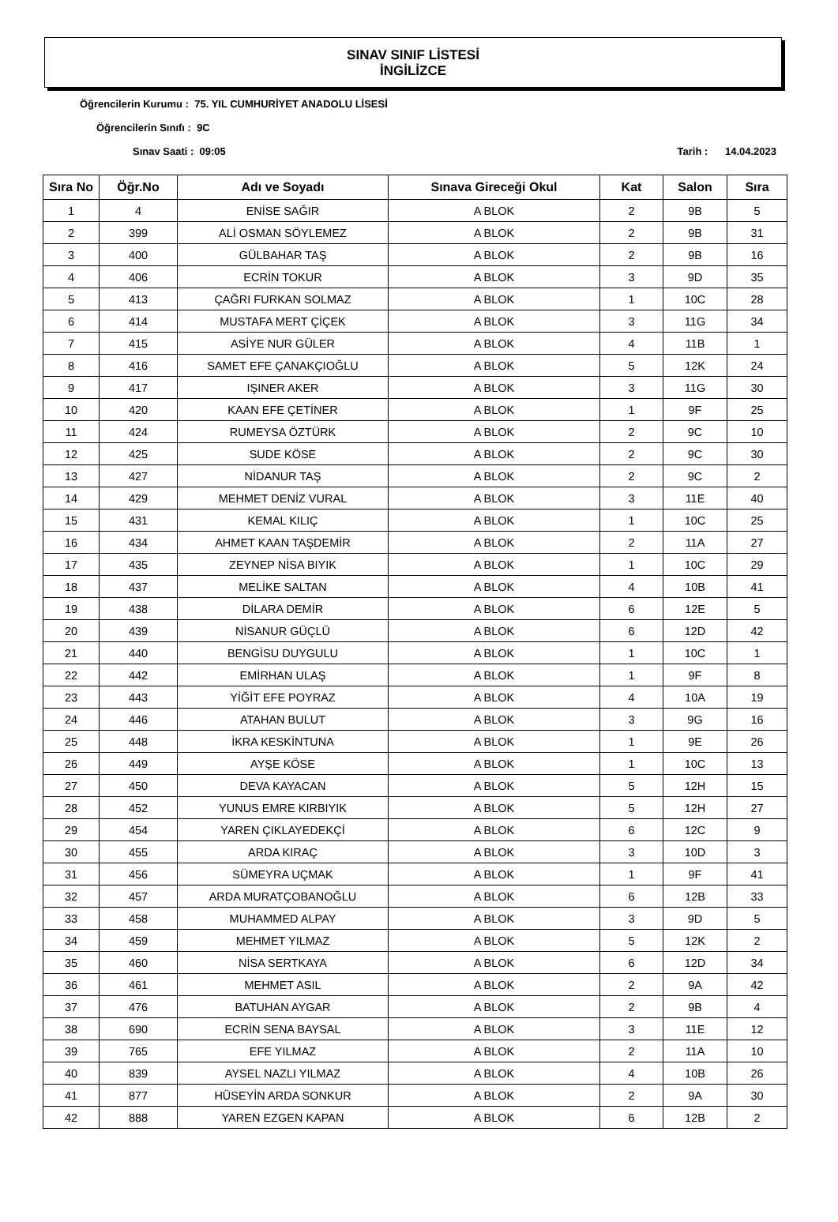SINAV SINIF LİSTESİ
İNGİLİZCE
Öğrencilerin Kurumu : 75. YIL CUMHURİYET ANADOLU LİSESİ
Öğrencilerin Sınıfı : 9C
Sınav Saati : 09:05 Tarih : 14.04.2023
| Sıra No | Öğr.No | Adı ve Soyadı | Sınava Gireceği Okul | Kat | Salon | Sıra |
| --- | --- | --- | --- | --- | --- | --- |
| 1 | 4 | ENİSE SAĞIR | A BLOK | 2 | 9B | 5 |
| 2 | 399 | ALİ OSMAN SÖYLEMEZ | A BLOK | 2 | 9B | 31 |
| 3 | 400 | GÜLBAHAR TAŞ | A BLOK | 2 | 9B | 16 |
| 4 | 406 | ECRİN TOKUR | A BLOK | 3 | 9D | 35 |
| 5 | 413 | ÇAĞRI FURKAN SOLMAZ | A BLOK | 1 | 10C | 28 |
| 6 | 414 | MUSTAFA MERT ÇİÇEK | A BLOK | 3 | 11G | 34 |
| 7 | 415 | ASİYE NUR GÜLER | A BLOK | 4 | 11B | 1 |
| 8 | 416 | SAMET EFE ÇANAKÇIOĞLU | A BLOK | 5 | 12K | 24 |
| 9 | 417 | IŞINER AKER | A BLOK | 3 | 11G | 30 |
| 10 | 420 | KAAN EFE ÇETİNER | A BLOK | 1 | 9F | 25 |
| 11 | 424 | RUMEYSA ÖZTÜRK | A BLOK | 2 | 9C | 10 |
| 12 | 425 | SUDE KÖSE | A BLOK | 2 | 9C | 30 |
| 13 | 427 | NİDANUR TAŞ | A BLOK | 2 | 9C | 2 |
| 14 | 429 | MEHMET DENİZ VURAL | A BLOK | 3 | 11E | 40 |
| 15 | 431 | KEMAL KILIÇ | A BLOK | 1 | 10C | 25 |
| 16 | 434 | AHMET KAAN TAŞDEMİR | A BLOK | 2 | 11A | 27 |
| 17 | 435 | ZEYNEP NİSA BIYIK | A BLOK | 1 | 10C | 29 |
| 18 | 437 | MELİKE SALTAN | A BLOK | 4 | 10B | 41 |
| 19 | 438 | DİLARA DEMİR | A BLOK | 6 | 12E | 5 |
| 20 | 439 | NİSANUR GÜÇLÜ | A BLOK | 6 | 12D | 42 |
| 21 | 440 | BENGİSU DUYGULU | A BLOK | 1 | 10C | 1 |
| 22 | 442 | EMİRHAN ULAŞ | A BLOK | 1 | 9F | 8 |
| 23 | 443 | YİĞİT EFE POYRAZ | A BLOK | 4 | 10A | 19 |
| 24 | 446 | ATAHAN BULUT | A BLOK | 3 | 9G | 16 |
| 25 | 448 | İKRA KESKİNTUNA | A BLOK | 1 | 9E | 26 |
| 26 | 449 | AYŞE KÖSE | A BLOK | 1 | 10C | 13 |
| 27 | 450 | DEVA KAYACAN | A BLOK | 5 | 12H | 15 |
| 28 | 452 | YUNUS EMRE KIRBIYIK | A BLOK | 5 | 12H | 27 |
| 29 | 454 | YAREN ÇIKLAYEDEKÇİ | A BLOK | 6 | 12C | 9 |
| 30 | 455 | ARDA KIRAÇ | A BLOK | 3 | 10D | 3 |
| 31 | 456 | SÜMEYRA UÇMAK | A BLOK | 1 | 9F | 41 |
| 32 | 457 | ARDA MURATÇOBANOĞLU | A BLOK | 6 | 12B | 33 |
| 33 | 458 | MUHAMMED ALPAY | A BLOK | 3 | 9D | 5 |
| 34 | 459 | MEHMET YILMAZ | A BLOK | 5 | 12K | 2 |
| 35 | 460 | NİSA SERTKAYA | A BLOK | 6 | 12D | 34 |
| 36 | 461 | MEHMET ASIL | A BLOK | 2 | 9A | 42 |
| 37 | 476 | BATUHAN AYGAR | A BLOK | 2 | 9B | 4 |
| 38 | 690 | ECRİN SENA BAYSAL | A BLOK | 3 | 11E | 12 |
| 39 | 765 | EFE YILMAZ | A BLOK | 2 | 11A | 10 |
| 40 | 839 | AYSEL NAZLI YILMAZ | A BLOK | 4 | 10B | 26 |
| 41 | 877 | HÜSEYİN ARDA SONKUR | A BLOK | 2 | 9A | 30 |
| 42 | 888 | YAREN EZGEN KAPAN | A BLOK | 6 | 12B | 2 |